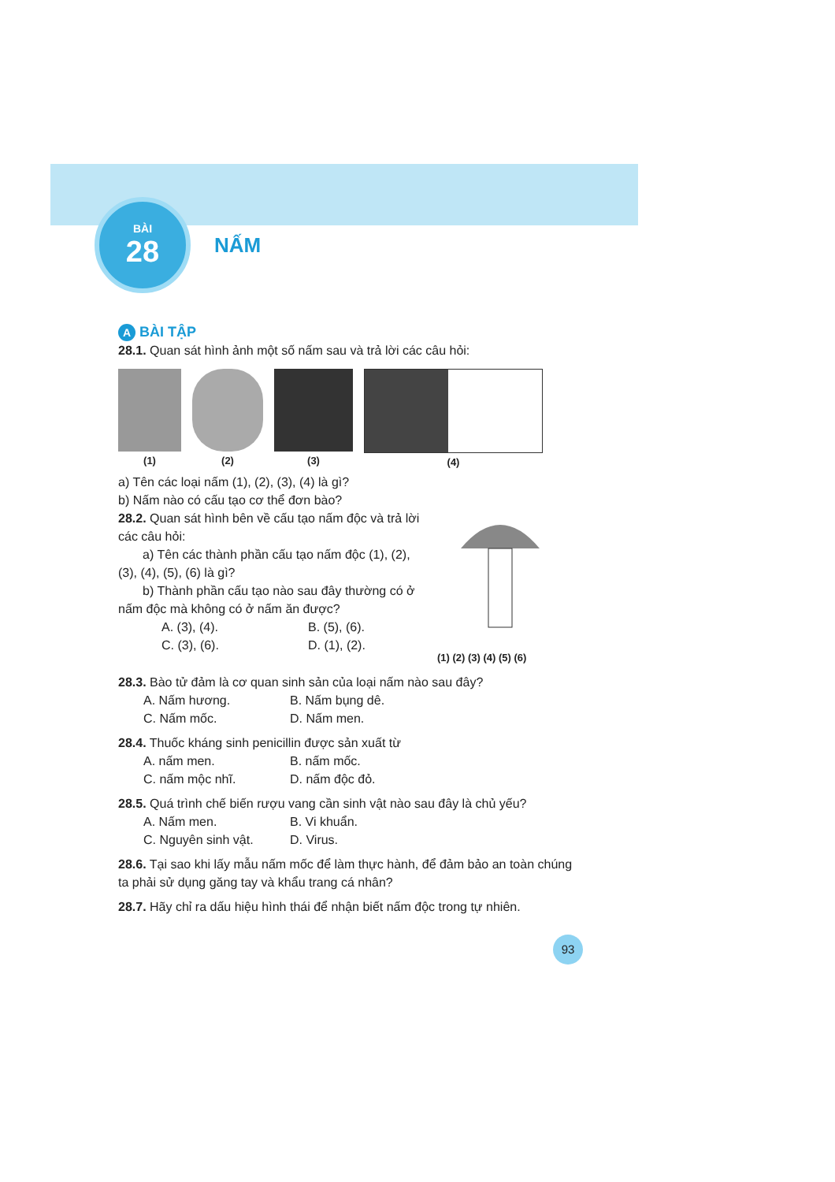BÀI
28
NẤM
A BÀI TẬP
28.1. Quan sát hình ảnh một số nấm sau và trả lời các câu hỏi:
(1) (2) (3) (4)
a) Tên các loại nấm (1), (2), (3), (4) là gì?
b) Nấm nào có cấu tạo cơ thể đơn bào?
28.2. Quan sát hình bên về cấu tạo nấm độc và trả lời các câu hỏi:
a) Tên các thành phần cấu tạo nấm độc (1), (2), (3), (4), (5), (6) là gì?
b) Thành phần cấu tạo nào sau đây thường có ở nấm độc mà không có ở nấm ăn được?
A. (3), (4). B. (5), (6). C. (3), (6). D. (1), (2).
(1) (2) (3) (4) (5) (6)
28.3. Bào tử đảm là cơ quan sinh sản của loại nấm nào sau đây?
A. Nấm hương. B. Nấm bụng dê. C. Nấm mốc. D. Nấm men.
28.4. Thuốc kháng sinh penicillin được sản xuất từ
A. nấm men. B. nấm mốc. C. nấm mộc nhĩ. D. nấm độc đỏ.
28.5. Quá trình chế biến rượu vang cần sinh vật nào sau đây là chủ yếu?
A. Nấm men. B. Vi khuẩn. C. Nguyên sinh vật. D. Virus.
28.6. Tại sao khi lấy mẫu nấm mốc để làm thực hành, để đảm bảo an toàn chúng ta phải sử dụng găng tay và khẩu trang cá nhân?
28.7. Hãy chỉ ra dấu hiệu hình thái để nhận biết nấm độc trong tự nhiên.
93